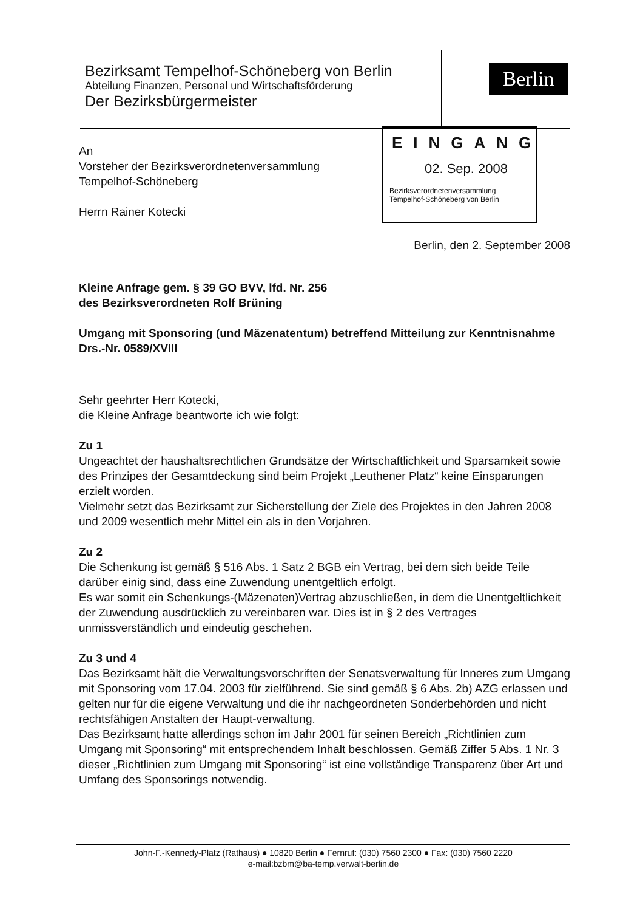Bezirksamt Tempelhof-Schöneberg von Berlin
Abteilung Finanzen, Personal und Wirtschaftsförderung
Der Bezirksbürgermeister
Berlin
EINGANG
02. Sep. 2008
Bezirksverordnetenversammlung
Tempelhof-Schöneberg von Berlin
An
Vorsteher der Bezirksverordnetenversammlung
Tempelhof-Schöneberg
Herrn Rainer Kotecki
Berlin, den 2. September 2008
Kleine Anfrage gem. § 39 GO BVV, lfd. Nr. 256
des Bezirksverordneten Rolf Brüning
Umgang mit Sponsoring (und Mäzenatentum) betreffend Mitteilung zur Kenntnisnahme Drs.-Nr. 0589/XVIII
Sehr geehrter Herr Kotecki,
die Kleine Anfrage beantworte ich wie folgt:
Zu 1
Ungeachtet der haushaltsrechtlichen Grundsätze der Wirtschaftlichkeit und Sparsamkeit sowie des Prinzipes der Gesamtdeckung sind beim Projekt „Leuthener Platz“ keine Einsparungen erzielt worden.
Vielmehr setzt das Bezirksamt zur Sicherstellung der Ziele des Projektes in den Jahren 2008 und 2009 wesentlich mehr Mittel ein als in den Vorjahren.
Zu 2
Die Schenkung ist gemäß § 516 Abs. 1 Satz 2 BGB ein Vertrag, bei dem sich beide Teile darüber einig sind, dass eine Zuwendung unentgeltlich erfolgt.
Es war somit ein Schenkungs-(Mäzenaten)Vertrag abzuschließen, in dem die Unentgeltlichkeit der Zuwendung ausdrücklich zu vereinbaren war. Dies ist in § 2 des Vertrages unmissverständlich und eindeutig geschehen.
Zu 3 und 4
Das Bezirksamt hält die Verwaltungsvorschriften der Senatsverwaltung für Inneres zum Umgang mit Sponsoring vom 17.04. 2003 für zielführend. Sie sind gemäß § 6 Abs. 2b) AZG erlassen und gelten nur für die eigene Verwaltung und die ihr nachgeordneten Sonderbehörden und nicht rechtsfähigen Anstalten der Haupt-verwaltung.
Das Bezirksamt hatte allerdings schon im Jahr 2001 für seinen Bereich „Richtlinien zum Umgang mit Sponsoring“ mit entsprechendem Inhalt beschlossen. Gemäß Ziffer 5 Abs. 1 Nr. 3 dieser „Richtlinien zum Umgang mit Sponsoring“ ist eine vollständige Transparenz über Art und Umfang des Sponsorings notwendig.
John-F.-Kennedy-Platz (Rathaus) ● 10820 Berlin ● Fernruf: (030) 7560 2300 ● Fax: (030) 7560 2220
e-mail:bzbm@ba-temp.verwalt-berlin.de